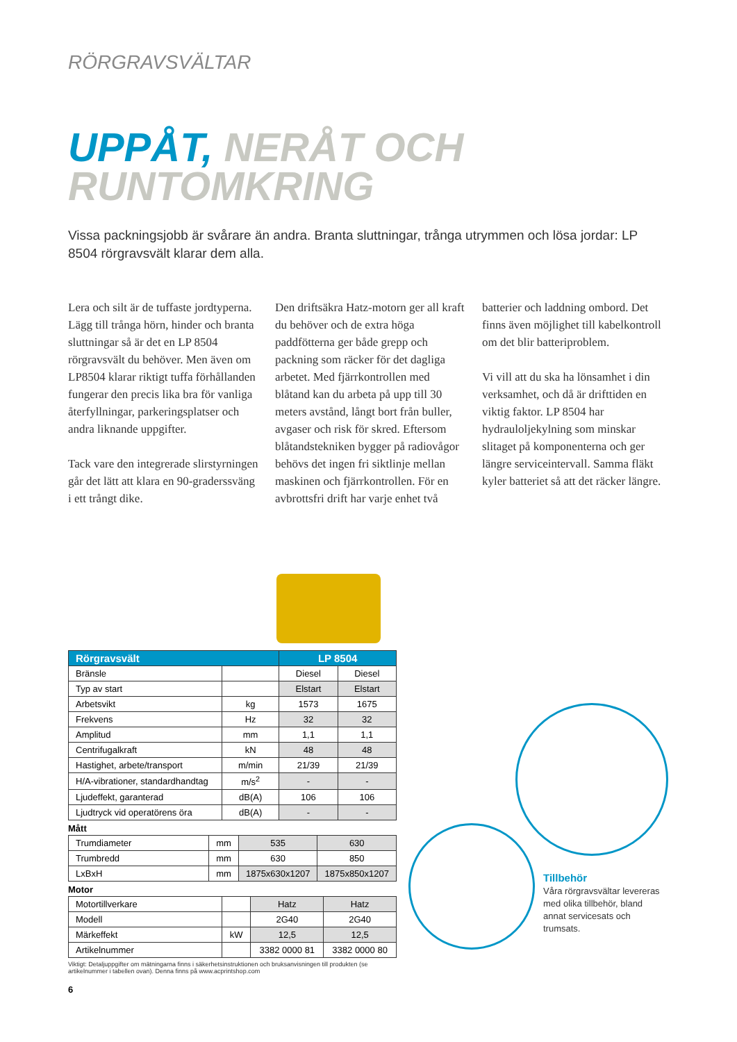RÖRGRAVSVÄLTAR
UPPÅT, NERÅT OCH
RUNTOMKRING
Vissa packningsjobb är svårare än andra. Branta sluttningar, trånga utrymmen och lösa jordar: LP 8504 rörgravsvält klarar dem alla.
Lera och silt är de tuffaste jordtyperna. Lägg till trånga hörn, hinder och branta sluttningar så är det en LP 8504 rörgravsvält du behöver. Men även om LP8504 klarar riktigt tuffa förhållanden fungerar den precis lika bra för vanliga återfyllningar, parkeringsplatser och andra liknande uppgifter.
Tack vare den integrerade slirstyrningen går det lätt att klara en 90-graderssväng i ett trångt dike.
Den driftsäkra Hatz-motorn ger all kraft du behöver och de extra höga paddfötterna ger både grepp och packning som räcker för det dagliga arbetet. Med fjärrkontrollen med blåtand kan du arbeta på upp till 30 meters avstånd, långt bort från buller, avgaser och risk för skred. Eftersom blåtandstekniken bygger på radiovågor behövs det ingen fri siktlinje mellan maskinen och fjärrkontrollen. För en avbrottsfri drift har varje enhet två batterier och laddning ombord. Det finns även möjlighet till kabelkontroll om det blir batteriproblem.
Vi vill att du ska ha lönsamhet i din verksamhet, och då är drifttiden en viktig faktor. LP 8504 har hydrauloljekylning som minskar slitaget på komponenterna och ger längre serviceintervall. Samma fläkt kyler batteriet så att det räcker längre.
| Rörgravsvält | | LP 8504 | |
| --- | --- | --- | --- |
| Bränsle | | Diesel | Diesel |
| Typ av start | | Elstart | Elstart |
| Arbetsvikt | kg | 1573 | 1675 |
| Frekvens | Hz | 32 | 32 |
| Amplitud | mm | 1,1 | 1,1 |
| Centrifugalkraft | kN | 48 | 48 |
| Hastighet, arbete/transport | m/min | 21/39 | 21/39 |
| H/A-vibrationer, standardhandtag | m/s<sup>2</sup> | - | - |
| Ljudeffekt, garanterad | dB(A) | 106 | 106 |
| Ljudtryck vid operatörens öra | dB(A) | - | - |
Mått
| Trumdiameter | mm | 535 | 630 |
| Trumbredd | mm | 630 | 850 |
| LxBxH | mm | 1875x630x1207 | 1875x850x1207 |
Motor
| Motortillverkare | | Hatz | Hatz |
| Modell | | 2G40 | 2G40 |
| Märkeffekt | kW | 12,5 | 12,5 |
| Artikelnummer | | 3382 0000 81 | 3382 0000 80 |
Viktigt: Detaljuppgifter om mätningarna finns i säkerhetsinstruktionen och bruksanvisningen till produkten (se artikelnummer i tabellen ovan). Denna finns på www.acprintshop.com
6
Tillbehör
Våra rörgravsvältar levereras med olika tillbehör, bland annat servicesats och trumsats.